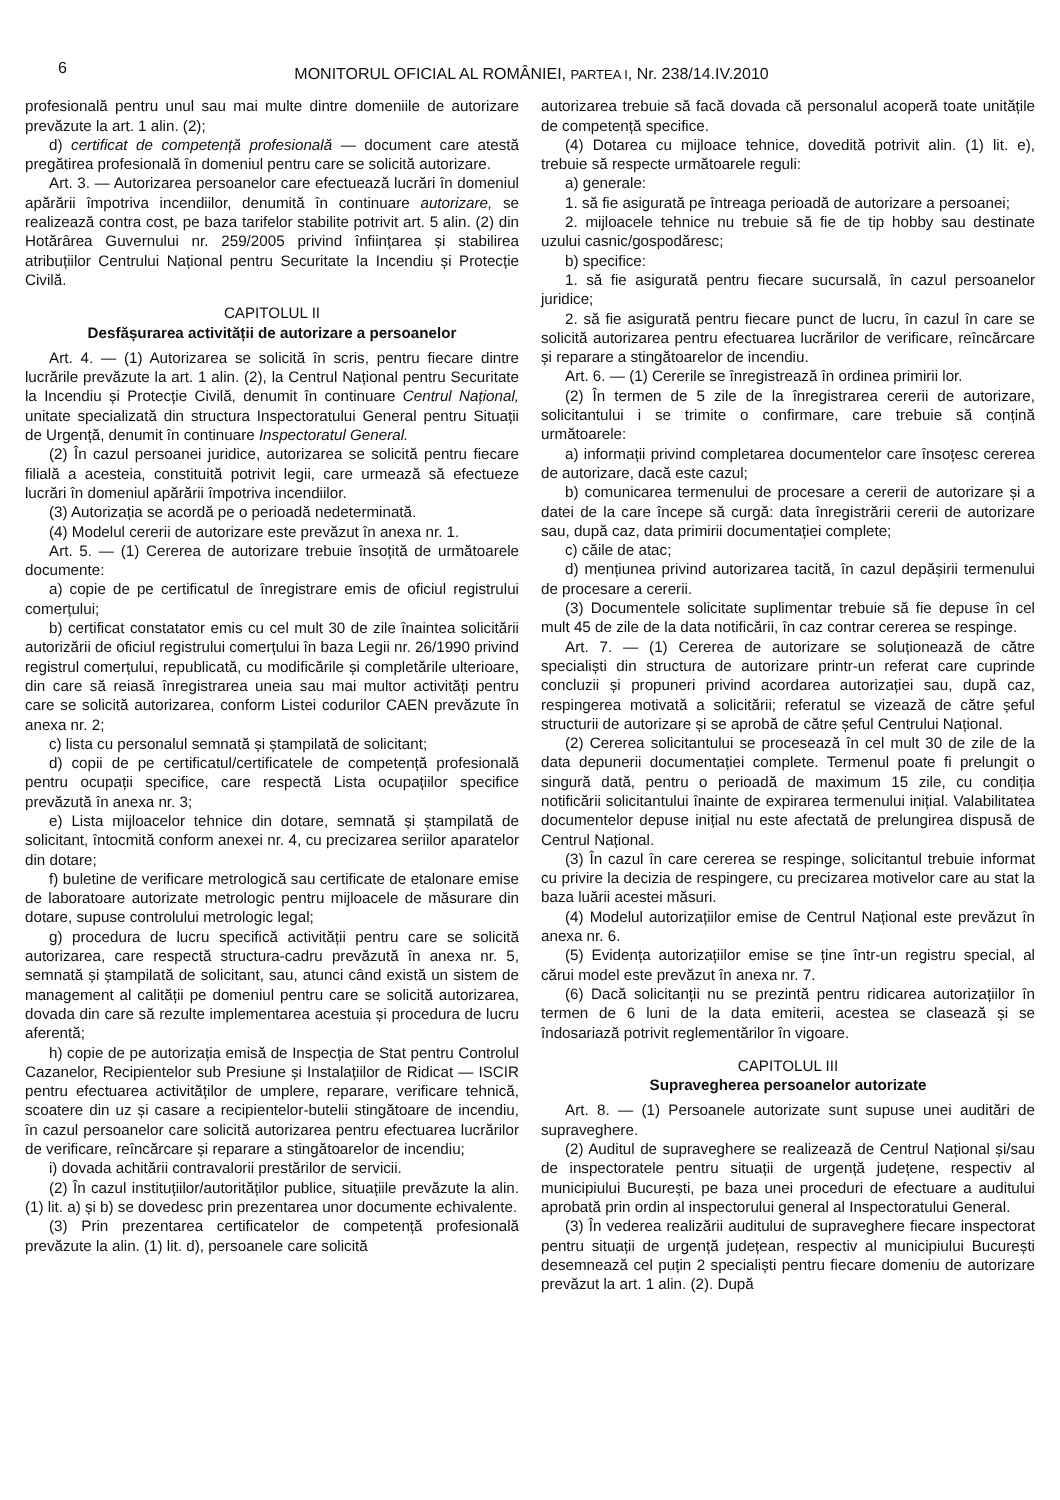6
MONITORUL OFICIAL AL ROMÂNIEI, PARTEA I, Nr. 238/14.IV.2010
profesională pentru unul sau mai multe dintre domeniile de autorizare prevăzute la art. 1 alin. (2);
d) certificat de competență profesională — document care atestă pregătirea profesională în domeniul pentru care se solicită autorizare.
Art. 3. — Autorizarea persoanelor care efectuează lucrări în domeniul apărării împotriva incendiilor, denumită în continuare autorizare, se realizează contra cost, pe baza tarifelor stabilite potrivit art. 5 alin. (2) din Hotărârea Guvernului nr. 259/2005 privind înființarea și stabilirea atribuțiilor Centrului Național pentru Securitate la Incendiu și Protecție Civilă.
CAPITOLUL II
Desfășurarea activității de autorizare a persoanelor
Art. 4. — (1) Autorizarea se solicită în scris, pentru fiecare dintre lucrările prevăzute la art. 1 alin. (2), la Centrul Național pentru Securitate la Incendiu și Protecție Civilă, denumit în continuare Centrul Național, unitate specializată din structura Inspectoratului General pentru Situații de Urgență, denumit în continuare Inspectoratul General.
(2) În cazul persoanei juridice, autorizarea se solicită pentru fiecare filială a acesteia, constituită potrivit legii, care urmează să efectueze lucrări în domeniul apărării împotriva incendiilor.
(3) Autorizația se acordă pe o perioadă nedeterminată.
(4) Modelul cererii de autorizare este prevăzut în anexa nr. 1.
Art. 5. — (1) Cererea de autorizare trebuie însoțită de următoarele documente:
a) copie de pe certificatul de înregistrare emis de oficiul registrului comerțului;
b) certificat constatator emis cu cel mult 30 de zile înaintea solicitării autorizării de oficiul registrului comerțului în baza Legii nr. 26/1990 privind registrul comerțului, republicată, cu modificările și completările ulterioare, din care să reiasă înregistrarea uneia sau mai multor activități pentru care se solicită autorizarea, conform Listei codurilor CAEN prevăzute în anexa nr. 2;
c) lista cu personalul semnată și ștampilată de solicitant;
d) copii de pe certificatul/certificatele de competență profesională pentru ocupații specifice, care respectă Lista ocupațiilor specifice prevăzută în anexa nr. 3;
e) Lista mijloacelor tehnice din dotare, semnată și ștampilată de solicitant, întocmită conform anexei nr. 4, cu precizarea seriilor aparatelor din dotare;
f) buletine de verificare metrologică sau certificate de etalonare emise de laboratoare autorizate metrologic pentru mijloacele de măsurare din dotare, supuse controlului metrologic legal;
g) procedura de lucru specifică activității pentru care se solicită autorizarea, care respectă structura-cadru prevăzută în anexa nr. 5, semnată și ștampilată de solicitant, sau, atunci când există un sistem de management al calității pe domeniul pentru care se solicită autorizarea, dovada din care să rezulte implementarea acestuia și procedura de lucru aferentă;
h) copie de pe autorizația emisă de Inspecția de Stat pentru Controlul Cazanelor, Recipientelor sub Presiune și Instalațiilor de Ridicat — ISCIR pentru efectuarea activităților de umplere, reparare, verificare tehnică, scoatere din uz și casare a recipientelor-butelii stingătoare de incendiu, în cazul persoanelor care solicită autorizarea pentru efectuarea lucrărilor de verificare, reîncărcare și reparare a stingătoarelor de incendiu;
i) dovada achitării contravalorii prestărilor de servicii.
(2) În cazul instituțiilor/autorităților publice, situațiile prevăzute la alin. (1) lit. a) și b) se dovedesc prin prezentarea unor documente echivalente.
(3) Prin prezentarea certificatelor de competență profesională prevăzute la alin. (1) lit. d), persoanele care solicită
autorizarea trebuie să facă dovada că personalul acoperă toate unitățile de competență specifice.
(4) Dotarea cu mijloace tehnice, dovedită potrivit alin. (1) lit. e), trebuie să respecte următoarele reguli:
a) generale:
1. să fie asigurată pe întreaga perioadă de autorizare a persoanei;
2. mijloacele tehnice nu trebuie să fie de tip hobby sau destinate uzului casnic/gospodăresc;
b) specifice:
1. să fie asigurată pentru fiecare sucursală, în cazul persoanelor juridice;
2. să fie asigurată pentru fiecare punct de lucru, în cazul în care se solicită autorizarea pentru efectuarea lucrărilor de verificare, reîncărcare și reparare a stingătoarelor de incendiu.
Art. 6. — (1) Cererile se înregistrează în ordinea primirii lor.
(2) În termen de 5 zile de la înregistrarea cererii de autorizare, solicitantului i se trimite o confirmare, care trebuie să conțină următoarele:
a) informații privind completarea documentelor care însoțesc cererea de autorizare, dacă este cazul;
b) comunicarea termenului de procesare a cererii de autorizare și a datei de la care începe să curgă: data înregistrării cererii de autorizare sau, după caz, data primirii documentației complete;
c) căile de atac;
d) mențiunea privind autorizarea tacită, în cazul depășirii termenului de procesare a cererii.
(3) Documentele solicitate suplimentar trebuie să fie depuse în cel mult 45 de zile de la data notificării, în caz contrar cererea se respinge.
Art. 7. — (1) Cererea de autorizare se soluționează de către specialiști din structura de autorizare printr-un referat care cuprinde concluzii și propuneri privind acordarea autorizației sau, după caz, respingerea motivată a solicitării; referatul se vizează de către șeful structurii de autorizare și se aprobă de către șeful Centrului Național.
(2) Cererea solicitantului se procesează în cel mult 30 de zile de la data depunerii documentației complete. Termenul poate fi prelungit o singură dată, pentru o perioadă de maximum 15 zile, cu condiția notificării solicitantului înainte de expirarea termenului inițial. Valabilitatea documentelor depuse inițial nu este afectată de prelungirea dispusă de Centrul Național.
(3) În cazul în care cererea se respinge, solicitantul trebuie informat cu privire la decizia de respingere, cu precizarea motivelor care au stat la baza luării acestei măsuri.
(4) Modelul autorizațiilor emise de Centrul Național este prevăzut în anexa nr. 6.
(5) Evidența autorizațiilor emise se ține într-un registru special, al cărui model este prevăzut în anexa nr. 7.
(6) Dacă solicitanții nu se prezintă pentru ridicarea autorizațiilor în termen de 6 luni de la data emiterii, acestea se clasează și se îndosariază potrivit reglementărilor în vigoare.
CAPITOLUL III
Supravegherea persoanelor autorizate
Art. 8. — (1) Persoanele autorizate sunt supuse unei auditări de supraveghere.
(2) Auditul de supraveghere se realizează de Centrul Național și/sau de inspectoratele pentru situații de urgență județene, respectiv al municipiului București, pe baza unei proceduri de efectuare a auditului aprobată prin ordin al inspectorului general al Inspectoratului General.
(3) În vederea realizării auditului de supraveghere fiecare inspectorat pentru situații de urgență județean, respectiv al municipiului București desemnează cel puțin 2 specialiști pentru fiecare domeniu de autorizare prevăzut la art. 1 alin. (2). După